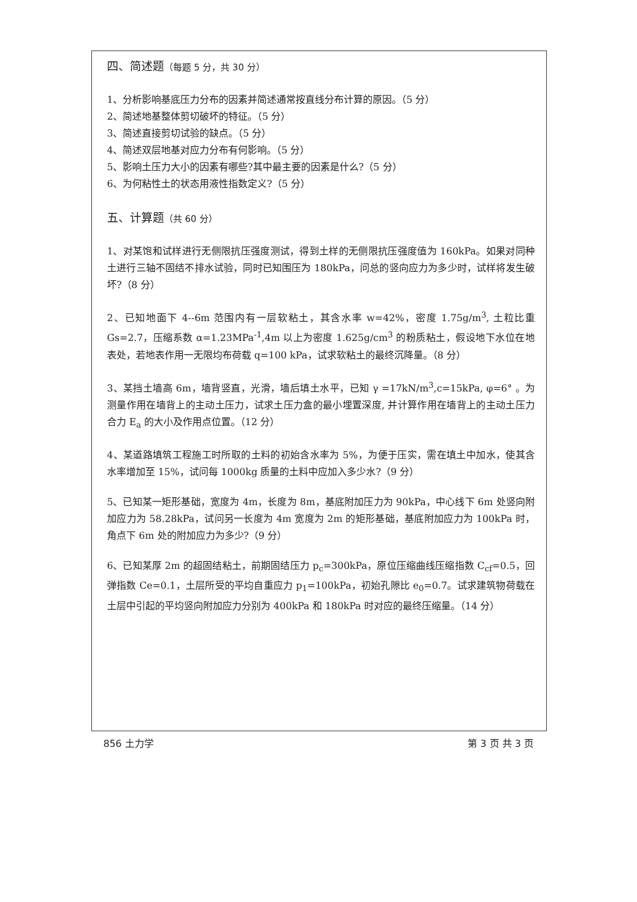四、简述题（每题 5 分，共 30 分）
1、分析影响基底压力分布的因素并简述通常按直线分布计算的原因。（5 分）
2、简述地基整体剪切破坏的特征。（5 分）
3、简述直接剪切试验的缺点。（5 分）
4、简述双层地基对应力分布有何影响。（5 分）
5、影响土压力大小的因素有哪些?其中最主要的因素是什么?（5 分）
6、为何粘性土的状态用液性指数定义?（5 分）
五、计算题（共 60 分）
1、对某饱和试样进行无侧限抗压强度测试，得到土样的无侧限抗压强度值为 160kPa。如果对同种土进行三轴不固结不排水试验，同时已知围压为 180kPa，问总的竖向应力为多少时，试样将发生破坏?（8 分）
2、已知地面下 4--6m 范围内有一层软粘土，其含水率 w=42%，密度 1.75g/m<sup>3</sup>, 土粒比重 Gs=2.7，压缩系数 α=1.23MPa<sup>-1</sup>,4m 以上为密度 1.625g/cm<sup>3</sup> 的粉质粘土，假设地下水位在地表处，若地表作用一无限均布荷载 q=100 kPa，试求软粘土的最终沉降量。（8 分）
3、某挡土墙高 6m，墙背竖直，光滑，墙后填土水平，已知 γ =17kN/m<sup>3</sup>,c=15kPa, φ=6° 。为测量作用在墙背上的主动土压力，试求土压力盒的最小埋置深度, 并计算作用在墙背上的主动土压力合力 E<sub>a</sub> 的大小及作用点位置。（12 分）
4、某道路填筑工程施工时所取的土料的初始含水率为 5%，为便于压实，需在填土中加水，使其含水率增加至 15%，试问每 1000kg 质量的土料中应加入多少水?（9 分）
5、已知某一矩形基础，宽度为 4m，长度为 8m，基底附加压力为 90kPa，中心线下 6m 处竖向附加应力为 58.28kPa，试问另一长度为 4m 宽度为 2m 的矩形基础，基底附加应力为 100kPa 时，角点下 6m 处的附加应力为多少?（9 分）
6、已知某厚 2m 的超固结粘土，前期固结压力 p<sub>c</sub>=300kPa，原位压缩曲线压缩指数 C<sub>cf</sub>=0.5，回弹指数 Ce=0.1，土层所受的平均自重应力 p<sub>1</sub>=100kPa，初始孔隙比 e<sub>0</sub>=0.7。试求建筑物荷载在土层中引起的平均竖向附加应力分别为 400kPa 和 180kPa 时对应的最终压缩量。（14 分）
856 土力学 第 3 页 共 3 页